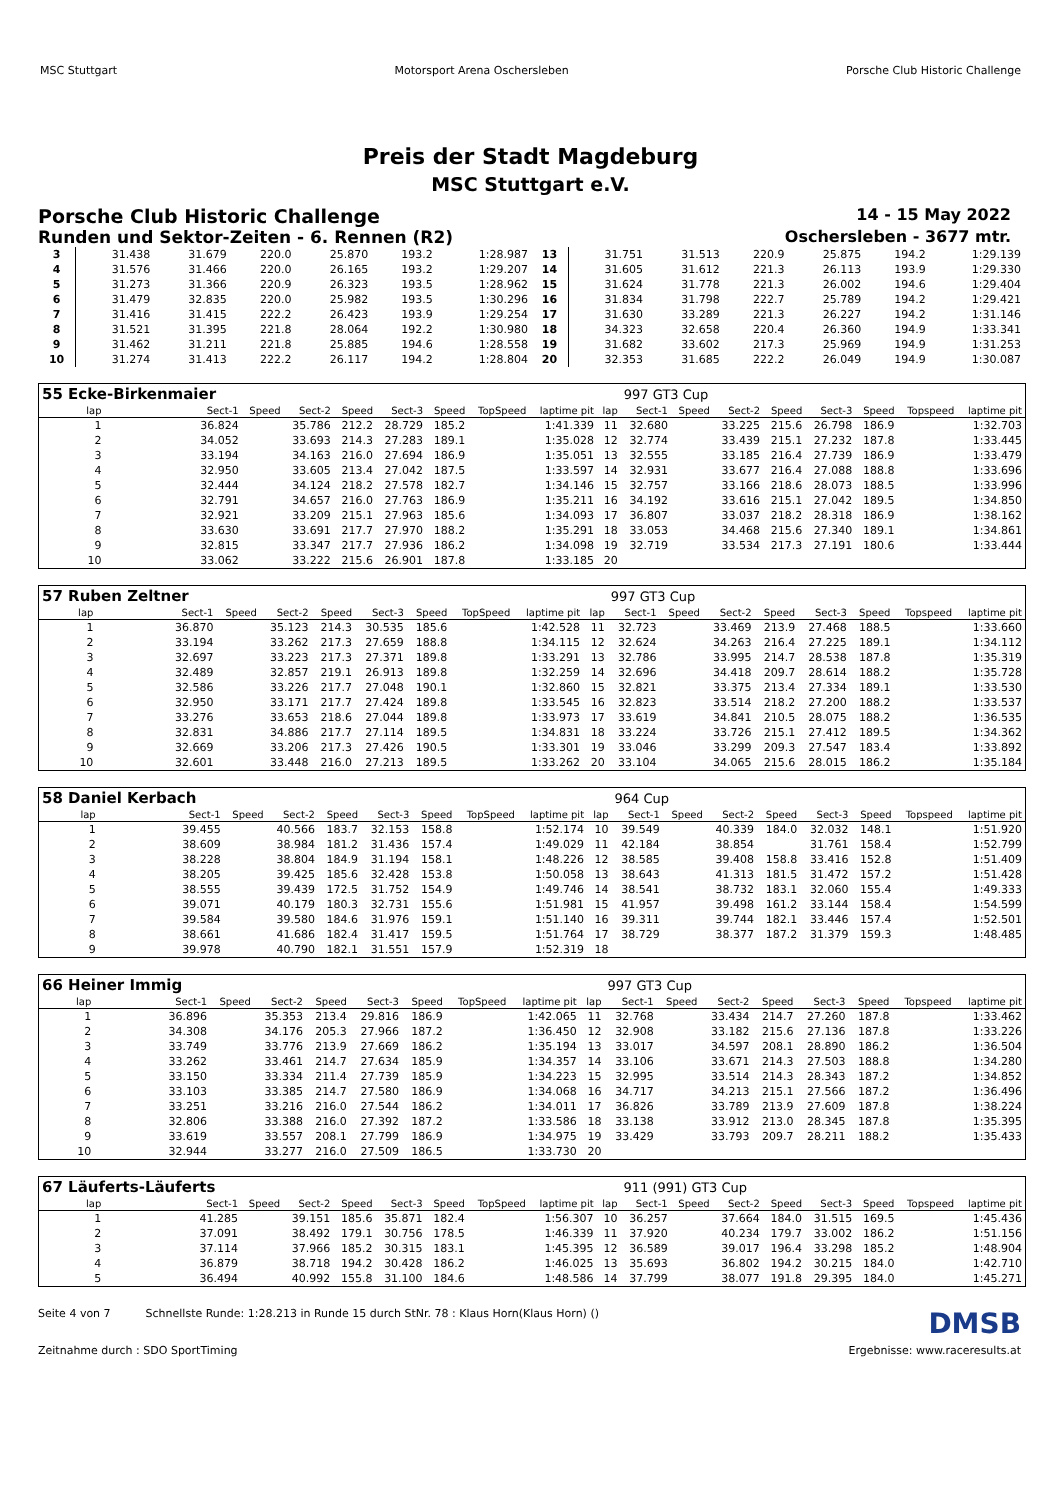MSC Stuttgart Motorsport Arena Oschersleben
Porsche Club Historic Challenge
Preis der Stadt Magdeburg
MSC Stuttgart e.V.
Porsche Club Historic Challenge 14 - 15 May 2022
Runden und Sektor-Zeiten - 6. Rennen (R2) Oschersleben - 3677 mtr.
| 3 | 31.438 | 31.679 | 220.0 | 25.870 | 193.2 | 1:28.987 | 13 | 31.751 | 31.513 | 220.9 | 25.875 | 194.2 | 1:29.139 |
| 4 | 31.576 | 31.466 | 220.0 | 26.165 | 193.2 | 1:29.207 | 14 | 31.605 | 31.612 | 221.3 | 26.113 | 193.9 | 1:29.330 |
| 5 | 31.273 | 31.366 | 220.9 | 26.323 | 193.5 | 1:28.962 | 15 | 31.624 | 31.778 | 221.3 | 26.002 | 194.6 | 1:29.404 |
| 6 | 31.479 | 32.835 | 220.0 | 25.982 | 193.5 | 1:30.296 | 16 | 31.834 | 31.798 | 222.7 | 25.789 | 194.2 | 1:29.421 |
| 7 | 31.416 | 31.415 | 222.2 | 26.423 | 193.9 | 1:29.254 | 17 | 31.630 | 33.289 | 221.3 | 26.227 | 194.2 | 1:31.146 |
| 8 | 31.521 | 31.395 | 221.8 | 28.064 | 192.2 | 1:30.980 | 18 | 34.323 | 32.658 | 220.4 | 26.360 | 194.9 | 1:33.341 |
| 9 | 31.462 | 31.211 | 221.8 | 25.885 | 194.6 | 1:28.558 | 19 | 31.682 | 33.602 | 217.3 | 25.969 | 194.9 | 1:31.253 |
| 10 | 31.274 | 31.413 | 222.2 | 26.117 | 194.2 | 1:28.804 | 20 | 32.353 | 31.685 | 222.2 | 26.049 | 194.9 | 1:30.087 |
| 55 Ecke-Birkenmaier | | | | | | | | | | 997 GT3 Cup | | | | | | | |
| lap | Sect-1 | Speed | Sect-2 | Speed | Sect-3 | Speed | TopSpeed | laptime pit | lap | Sect-1 | Speed | Sect-2 | Speed | Sect-3 | Speed | Topspeed | laptime pit |
| 1 | 36.824 | | 35.786 | 212.2 | 28.729 | 185.2 | | 1:41.339 | 11 | 32.680 | | 33.225 | 215.6 | 26.798 | 186.9 | | 1:32.703 |
| 2 | 34.052 | | 33.693 | 214.3 | 27.283 | 189.1 | | 1:35.028 | 12 | 32.774 | | 33.439 | 215.1 | 27.232 | 187.8 | | 1:33.445 |
| 3 | 33.194 | | 34.163 | 216.0 | 27.694 | 186.9 | | 1:35.051 | 13 | 32.555 | | 33.185 | 216.4 | 27.739 | 186.9 | | 1:33.479 |
| 4 | 32.950 | | 33.605 | 213.4 | 27.042 | 187.5 | | 1:33.597 | 14 | 32.931 | | 33.677 | 216.4 | 27.088 | 188.8 | | 1:33.696 |
| 5 | 32.444 | | 34.124 | 218.2 | 27.578 | 182.7 | | 1:34.146 | 15 | 32.757 | | 33.166 | 218.6 | 28.073 | 188.5 | | 1:33.996 |
| 6 | 32.791 | | 34.657 | 216.0 | 27.763 | 186.9 | | 1:35.211 | 16 | 34.192 | | 33.616 | 215.1 | 27.042 | 189.5 | | 1:34.850 |
| 7 | 32.921 | | 33.209 | 215.1 | 27.963 | 185.6 | | 1:34.093 | 17 | 36.807 | | 33.037 | 218.2 | 28.318 | 186.9 | | 1:38.162 |
| 8 | 33.630 | | 33.691 | 217.7 | 27.970 | 188.2 | | 1:35.291 | 18 | 33.053 | | 34.468 | 215.6 | 27.340 | 189.1 | | 1:34.861 |
| 9 | 32.815 | | 33.347 | 217.7 | 27.936 | 186.2 | | 1:34.098 | 19 | 32.719 | | 33.534 | 217.3 | 27.191 | 180.6 | | 1:33.444 |
| 10 | 33.062 | | 33.222 | 215.6 | 26.901 | 187.8 | | 1:33.185 | 20 | | | | | | | | |
| 57 Ruben Zeltner | | | | | | | | | | 997 GT3 Cup | | | | | | | |
| lap | Sect-1 | Speed | Sect-2 | Speed | Sect-3 | Speed | TopSpeed | laptime pit | lap | Sect-1 | Speed | Sect-2 | Speed | Sect-3 | Speed | Topspeed | laptime pit |
| 1 | 36.870 | | 35.123 | 214.3 | 30.535 | 185.6 | | 1:42.528 | 11 | 32.723 | | 33.469 | 213.9 | 27.468 | 188.5 | | 1:33.660 |
| 2 | 33.194 | | 33.262 | 217.3 | 27.659 | 188.8 | | 1:34.115 | 12 | 32.624 | | 34.263 | 216.4 | 27.225 | 189.1 | | 1:34.112 |
| 3 | 32.697 | | 33.223 | 217.3 | 27.371 | 189.8 | | 1:33.291 | 13 | 32.786 | | 33.995 | 214.7 | 28.538 | 187.8 | | 1:35.319 |
| 4 | 32.489 | | 32.857 | 219.1 | 26.913 | 189.8 | | 1:32.259 | 14 | 32.696 | | 34.418 | 209.7 | 28.614 | 188.2 | | 1:35.728 |
| 5 | 32.586 | | 33.226 | 217.7 | 27.048 | 190.1 | | 1:32.860 | 15 | 32.821 | | 33.375 | 213.4 | 27.334 | 189.1 | | 1:33.530 |
| 6 | 32.950 | | 33.171 | 217.7 | 27.424 | 189.8 | | 1:33.545 | 16 | 32.823 | | 33.514 | 218.2 | 27.200 | 188.2 | | 1:33.537 |
| 7 | 33.276 | | 33.653 | 218.6 | 27.044 | 189.8 | | 1:33.973 | 17 | 33.619 | | 34.841 | 210.5 | 28.075 | 188.2 | | 1:36.535 |
| 8 | 32.831 | | 34.886 | 217.7 | 27.114 | 189.5 | | 1:34.831 | 18 | 33.224 | | 33.726 | 215.1 | 27.412 | 189.5 | | 1:34.362 |
| 9 | 32.669 | | 33.206 | 217.3 | 27.426 | 190.5 | | 1:33.301 | 19 | 33.046 | | 33.299 | 209.3 | 27.547 | 183.4 | | 1:33.892 |
| 10 | 32.601 | | 33.448 | 216.0 | 27.213 | 189.5 | | 1:33.262 | 20 | 33.104 | | 34.065 | 215.6 | 28.015 | 186.2 | | 1:35.184 |
| 58 Daniel Kerbach | | | | | | | | | | 964 Cup | | | | | | | |
| lap | Sect-1 | Speed | Sect-2 | Speed | Sect-3 | Speed | TopSpeed | laptime pit | lap | Sect-1 | Speed | Sect-2 | Speed | Sect-3 | Speed | Topspeed | laptime pit |
| 1 | 39.455 | | 40.566 | 183.7 | 32.153 | 158.8 | | 1:52.174 | 10 | 39.549 | | 40.339 | 184.0 | 32.032 | 148.1 | | 1:51.920 |
| 2 | 38.609 | | 38.984 | 181.2 | 31.436 | 157.4 | | 1:49.029 | 11 | 42.184 | | 38.854 | | 31.761 | 158.4 | | 1:52.799 |
| 3 | 38.228 | | 38.804 | 184.9 | 31.194 | 158.1 | | 1:48.226 | 12 | 38.585 | | 39.408 | 158.8 | 33.416 | 152.8 | | 1:51.409 |
| 4 | 38.205 | | 39.425 | 185.6 | 32.428 | 153.8 | | 1:50.058 | 13 | 38.643 | | 41.313 | 181.5 | 31.472 | 157.2 | | 1:51.428 |
| 5 | 38.555 | | 39.439 | 172.5 | 31.752 | 154.9 | | 1:49.746 | 14 | 38.541 | | 38.732 | 183.1 | 32.060 | 155.4 | | 1:49.333 |
| 6 | 39.071 | | 40.179 | 180.3 | 32.731 | 155.6 | | 1:51.981 | 15 | 41.957 | | 39.498 | 161.2 | 33.144 | 158.4 | | 1:54.599 |
| 7 | 39.584 | | 39.580 | 184.6 | 31.976 | 159.1 | | 1:51.140 | 16 | 39.311 | | 39.744 | 182.1 | 33.446 | 157.4 | | 1:52.501 |
| 8 | 38.661 | | 41.686 | 182.4 | 31.417 | 159.5 | | 1:51.764 | 17 | 38.729 | | 38.377 | 187.2 | 31.379 | 159.3 | | 1:48.485 |
| 9 | 39.978 | | 40.790 | 182.1 | 31.551 | 157.9 | | 1:52.319 | 18 | | | | | | | | |
| 66 Heiner Immig | | | | | | | | | | 997 GT3 Cup | | | | | | | |
| lap | Sect-1 | Speed | Sect-2 | Speed | Sect-3 | Speed | TopSpeed | laptime pit | lap | Sect-1 | Speed | Sect-2 | Speed | Sect-3 | Speed | Topspeed | laptime pit |
| 1 | 36.896 | | 35.353 | 213.4 | 29.816 | 186.9 | | 1:42.065 | 11 | 32.768 | | 33.434 | 214.7 | 27.260 | 187.8 | | 1:33.462 |
| 2 | 34.308 | | 34.176 | 205.3 | 27.966 | 187.2 | | 1:36.450 | 12 | 32.908 | | 33.182 | 215.6 | 27.136 | 187.8 | | 1:33.226 |
| 3 | 33.749 | | 33.776 | 213.9 | 27.669 | 186.2 | | 1:35.194 | 13 | 33.017 | | 34.597 | 208.1 | 28.890 | 186.2 | | 1:36.504 |
| 4 | 33.262 | | 33.461 | 214.7 | 27.634 | 185.9 | | 1:34.357 | 14 | 33.106 | | 33.671 | 214.3 | 27.503 | 188.8 | | 1:34.280 |
| 5 | 33.150 | | 33.334 | 211.4 | 27.739 | 185.9 | | 1:34.223 | 15 | 32.995 | | 33.514 | 214.3 | 28.343 | 187.2 | | 1:34.852 |
| 6 | 33.103 | | 33.385 | 214.7 | 27.580 | 186.9 | | 1:34.068 | 16 | 34.717 | | 34.213 | 215.1 | 27.566 | 187.2 | | 1:36.496 |
| 7 | 33.251 | | 33.216 | 216.0 | 27.544 | 186.2 | | 1:34.011 | 17 | 36.826 | | 33.789 | 213.9 | 27.609 | 187.8 | | 1:38.224 |
| 8 | 32.806 | | 33.388 | 216.0 | 27.392 | 187.2 | | 1:33.586 | 18 | 33.138 | | 33.912 | 213.0 | 28.345 | 187.8 | | 1:35.395 |
| 9 | 33.619 | | 33.557 | 208.1 | 27.799 | 186.9 | | 1:34.975 | 19 | 33.429 | | 33.793 | 209.7 | 28.211 | 188.2 | | 1:35.433 |
| 10 | 32.944 | | 33.277 | 216.0 | 27.509 | 186.5 | | 1:33.730 | 20 | | | | | | | | |
| 67 Läuferts-Läuferts | | | | | | | | | | 911 (991) GT3 Cup | | | | | | | |
| lap | Sect-1 | Speed | Sect-2 | Speed | Sect-3 | Speed | TopSpeed | laptime pit | lap | Sect-1 | Speed | Sect-2 | Speed | Sect-3 | Speed | Topspeed | laptime pit |
| 1 | 41.285 | | 39.151 | 185.6 | 35.871 | 182.4 | | 1:56.307 | 10 | 36.257 | | 37.664 | 184.0 | 31.515 | 169.5 | | 1:45.436 |
| 2 | 37.091 | | 38.492 | 179.1 | 30.756 | 178.5 | | 1:46.339 | 11 | 37.920 | | 40.234 | 179.7 | 33.002 | 186.2 | | 1:51.156 |
| 3 | 37.114 | | 37.966 | 185.2 | 30.315 | 183.1 | | 1:45.395 | 12 | 36.589 | | 39.017 | 196.4 | 33.298 | 185.2 | | 1:48.904 |
| 4 | 36.879 | | 38.718 | 194.2 | 30.428 | 186.2 | | 1:46.025 | 13 | 35.693 | | 36.802 | 194.2 | 30.215 | 184.0 | | 1:42.710 |
| 5 | 36.494 | | 40.992 | 155.8 | 31.100 | 184.6 | | 1:48.586 | 14 | 37.799 | | 38.077 | 191.8 | 29.395 | 184.0 | | 1:45.271 |
Seite 4 von 7 Schnellste Runde: 1:28.213 in Runde 15 durch StNr. 78 : Klaus Horn(Klaus Horn) () DMSB
Zeitnahme durch : SDO SportTiming Ergebnisse: www.raceresults.at